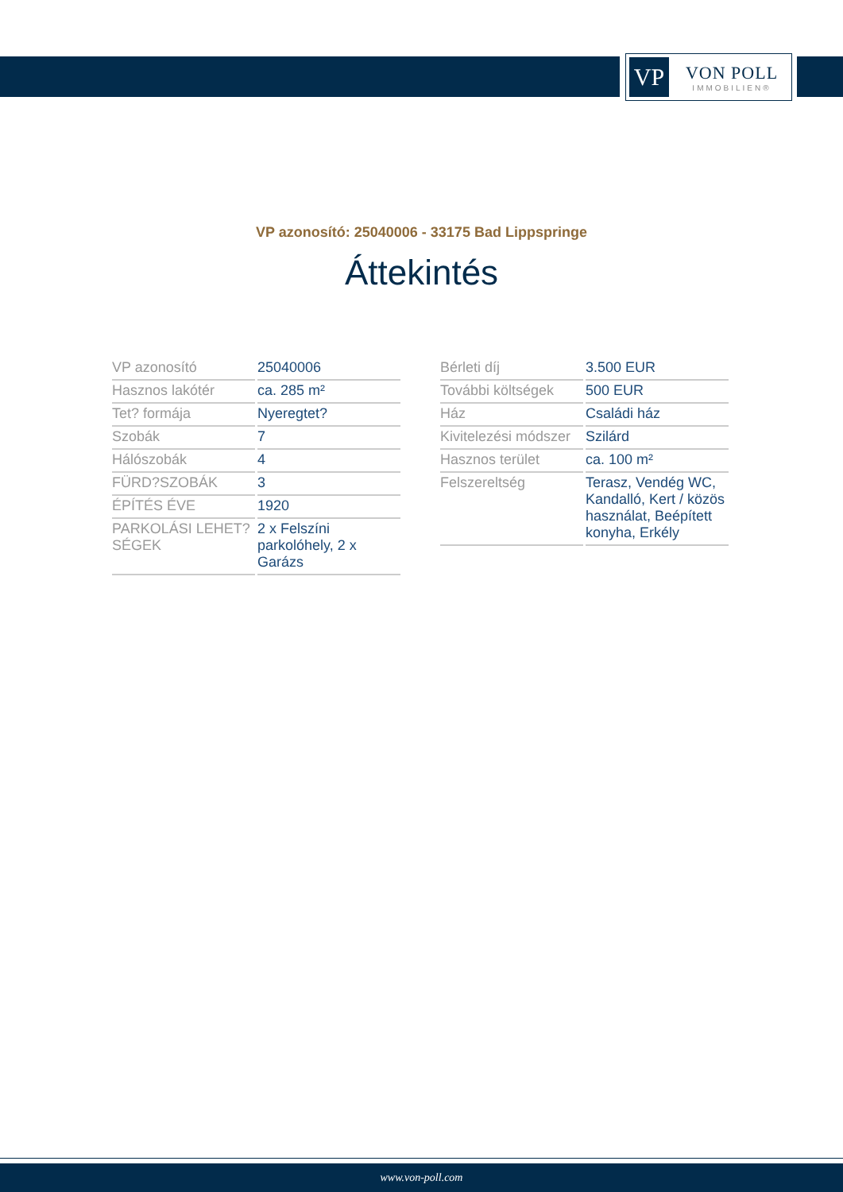VP
VON POLL
IMMOBILIEN®
VP azonosító: 25040006 - 33175 Bad Lippspringe
Áttekintés
| VP azonosító | 25040006 |
| Hasznos lakótér | ca. 285 m² |
| Tet? formája | Nyeregtet? |
| Szobák | 7 |
| Hálószobák | 4 |
| FÜRD?SZOBÁK | 3 |
| ÉPÍTÉS ÉVE | 1920 |
| PARKOLÁSI LEHET?SÉGEK | 2 x Felszíni parkolóhely, 2 x Garázs |
| Bérleti díj | 3.500 EUR |
| További költségek | 500 EUR |
| Ház | Családi ház |
| Kivitelezési módszer | Szilárd |
| Hasznos terület | ca. 100 m² |
| Felszereltség | Terasz, Vendég WC, Kandalló, Kert / közös használat, Beépített konyha, Erkély |
www.von-poll.com